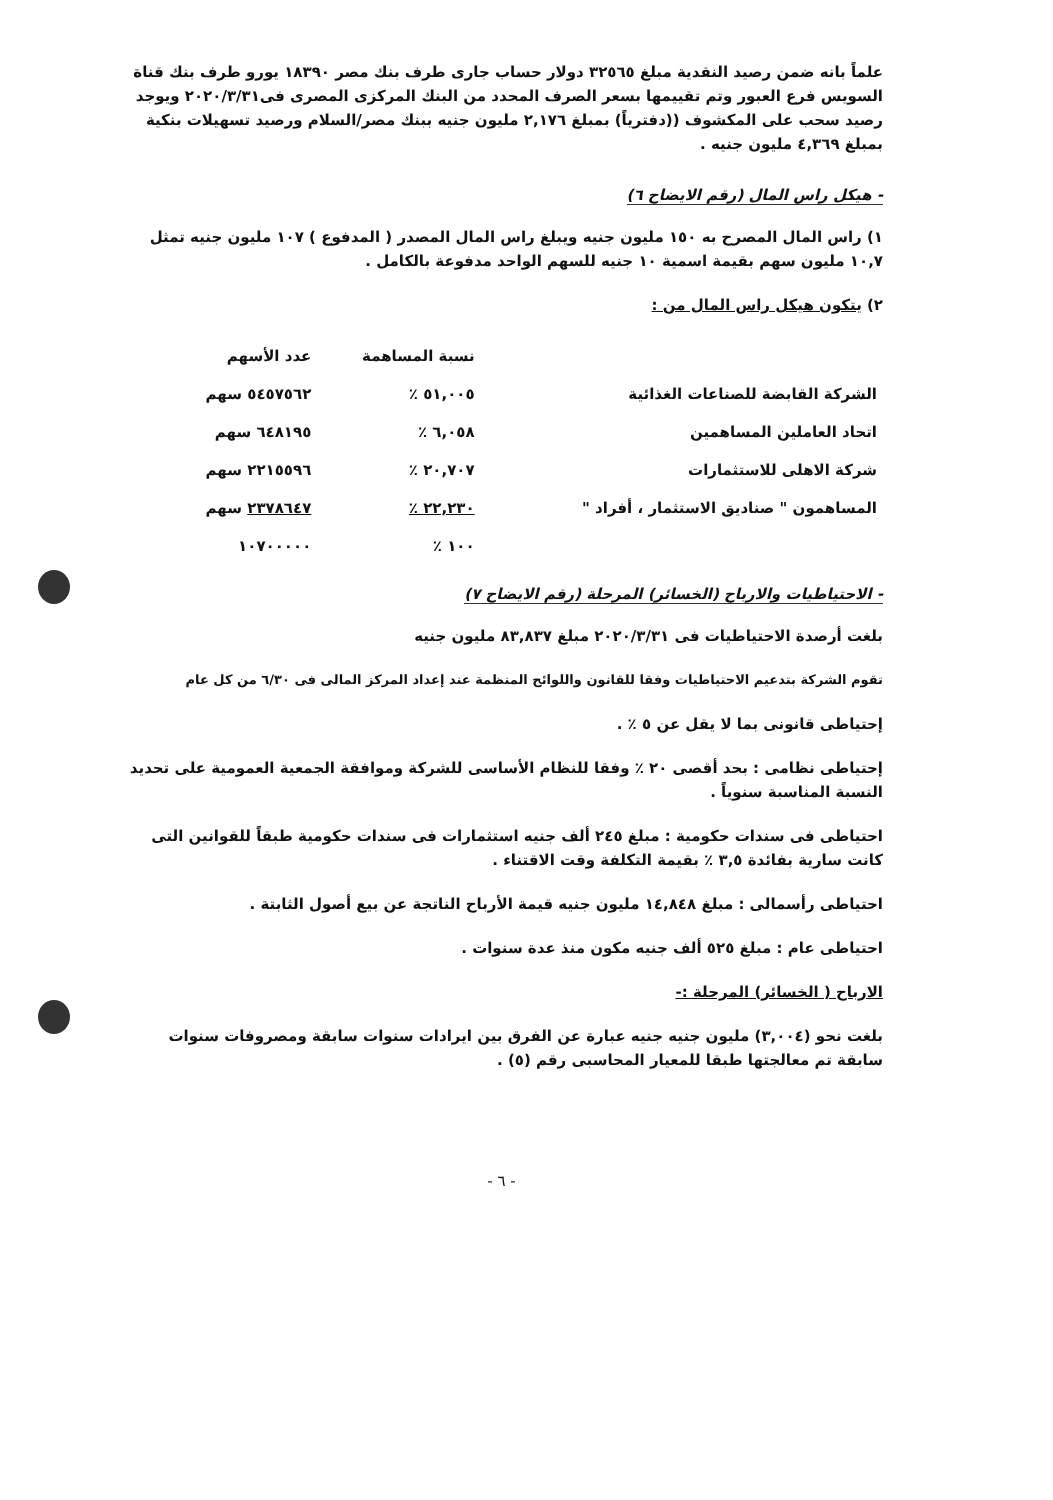علماً بانه ضمن رصيد النقدية مبلغ ٣٢٥٦٥ دولار حساب جارى طرف بنك مصر ١٨٣٩٠ يورو طرف بنك قناة السويس فرع العبور وتم تقييمها بسعر الصرف المحدد من البنك المركزى المصرى فى٢٠٢٠/٣/٣١ ويوجد رصيد سحب على المكشوف ((دفترياً) بمبلغ ٢,١٧٦ مليون جنيه ببنك مصر/السلام ورصيد تسهيلات بنكية بمبلغ ٤,٣٦٩ مليون جنيه .
- هيكل راس المال (رقم الايضاح ٦)
١) راس المال المصرح به ١٥٠ مليون جنيه ويبلغ راس المال المصدر ( المدفوع ) ١٠٧ مليون جنيه تمثل ١٠,٧ مليون سهم بقيمة اسمية ١٠ جنيه للسهم الواحد مدفوعة بالكامل .
٢) يتكون هيكل راس المال من :
| | نسبة المساهمة | عدد الأسهم |
| --- | --- | --- |
| الشركة القابضة للصناعات الغذائية | ٥١,٠٠٥ ٪ | ٥٤٥٧٥٦٢ سهم |
| اتحاد العاملين المساهمين | ٦,٠٥٨ ٪ | ٦٤٨١٩٥ سهم |
| شركة الاهلى للاستثمارات | ٢٠,٧٠٧ ٪ | ٢٢١٥٥٩٦ سهم |
| المساهمون " صناديق الاستثمار ، أفراد " | ٢٢,٢٣٠ ٪ | ٢٣٧٨٦٤٧ سهم |
| | ١٠٠ ٪ | ١٠٧٠٠٠٠٠ |
- الاحتياطيات والارباح (الخسائر) المرحلة (رقم الايضاح ٧)
بلغت أرصدة الاحتياطيات فى ٢٠٢٠/٣/٣١ مبلغ ٨٣,٨٣٧ مليون جنيه
تقوم الشركة بتدعيم الاحتياطيات وفقا للقانون واللوائح المنظمة عند إعداد المركز المالى فى ٦/٣٠ من كل عام
إحتياطى قانونى بما لا يقل عن ٥ ٪ .
إحتياطى نظامى : بحد أقصى ٢٠ ٪ وفقا للنظام الأساسى للشركة وموافقة الجمعية العمومية على تحديد النسبة المناسبة سنوياً .
احتياطى فى سندات حكومية : مبلغ ٢٤٥ ألف جنيه استثمارات فى سندات حكومية طبقاً للقوانين التى كانت سارية بفائدة ٣,٥ ٪ بقيمة التكلفة وقت الاقتناء .
احتياطى رأسمالى : مبلغ ١٤,٨٤٨ مليون جنيه قيمة الأرباح الناتجة عن بيع أصول الثابتة .
احتياطى عام : مبلغ ٥٢٥ ألف جنيه مكون منذ عدة سنوات .
الارباح ( الخسائر) المرحلة :-
بلغت نحو (٣,٠٠٤) مليون جنيه جنيه عبارة عن الفرق بين ايرادات سنوات سابقة ومصروفات سنوات سابقة تم معالجتها طبقا للمعيار المحاسبى رقم (٥) .
- ٦ -